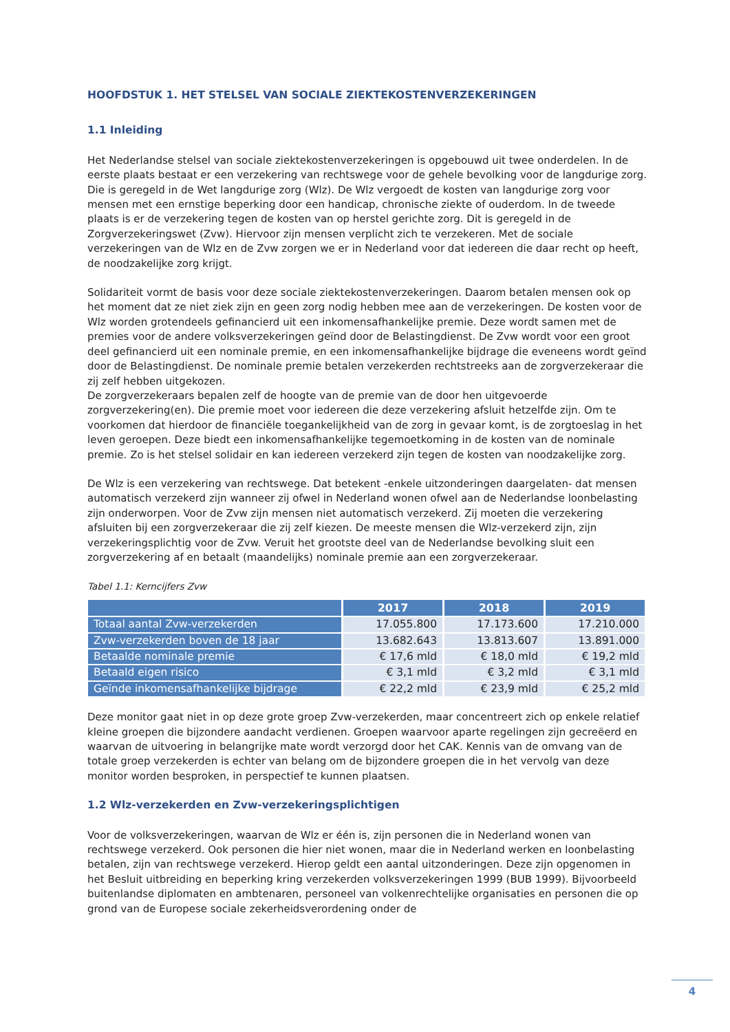HOOFDSTUK 1. HET STELSEL VAN SOCIALE ZIEKTEKOSTENVERZEKERINGEN
1.1 Inleiding
Het Nederlandse stelsel van sociale ziektekostenverzekeringen is opgebouwd uit twee onderdelen. In de eerste plaats bestaat er een verzekering van rechtswege voor de gehele bevolking voor de langdurige zorg. Die is geregeld in de Wet langdurige zorg (Wlz). De Wlz vergoedt de kosten van langdurige zorg voor mensen met een ernstige beperking door een handicap, chronische ziekte of ouderdom. In de tweede plaats is er de verzekering tegen de kosten van op herstel gerichte zorg. Dit is geregeld in de Zorgverzekeringswet (Zvw). Hiervoor zijn mensen verplicht zich te verzekeren. Met de sociale verzekeringen van de Wlz en de Zvw zorgen we er in Nederland voor dat iedereen die daar recht op heeft, de noodzakelijke zorg krijgt.
Solidariteit vormt de basis voor deze sociale ziektekostenverzekeringen. Daarom betalen mensen ook op het moment dat ze niet ziek zijn en geen zorg nodig hebben mee aan de verzekeringen. De kosten voor de Wlz worden grotendeels gefinancierd uit een inkomensafhankelijke premie. Deze wordt samen met de premies voor de andere volksverzekeringen geïnd door de Belastingdienst. De Zvw wordt voor een groot deel gefinancierd uit een nominale premie, en een inkomensafhankelijke bijdrage die eveneens wordt geïnd door de Belastingdienst. De nominale premie betalen verzekerden rechtstreeks aan de zorgverzekeraar die zij zelf hebben uitgekozen.
De zorgverzekeraars bepalen zelf de hoogte van de premie van de door hen uitgevoerde zorgverzekering(en). Die premie moet voor iedereen die deze verzekering afsluit hetzelfde zijn. Om te voorkomen dat hierdoor de financiële toegankelijkheid van de zorg in gevaar komt, is de zorgtoeslag in het leven geroepen. Deze biedt een inkomensafhankelijke tegemoetkoming in de kosten van de nominale premie. Zo is het stelsel solidair en kan iedereen verzekerd zijn tegen de kosten van noodzakelijke zorg.
De Wlz is een verzekering van rechtswege. Dat betekent -enkele uitzonderingen daargelaten- dat mensen automatisch verzekerd zijn wanneer zij ofwel in Nederland wonen ofwel aan de Nederlandse loonbelasting zijn onderworpen. Voor de Zvw zijn mensen niet automatisch verzekerd. Zij moeten die verzekering afsluiten bij een zorgverzekeraar die zij zelf kiezen. De meeste mensen die Wlz-verzekerd zijn, zijn verzekeringsplichtig voor de Zvw. Veruit het grootste deel van de Nederlandse bevolking sluit een zorgverzekering af en betaalt (maandelijks) nominale premie aan een zorgverzekeraar.
Tabel 1.1: Kerncijfers Zvw
| | 2017 | 2018 | 2019 |
| --- | --- | --- | --- |
| Totaal aantal Zvw-verzekerden | 17.055.800 | 17.173.600 | 17.210.000 |
| Zvw-verzekerden boven de 18 jaar | 13.682.643 | 13.813.607 | 13.891.000 |
| Betaalde nominale premie | € 17,6 mld | € 18,0 mld | € 19,2 mld |
| Betaald eigen risico | € 3,1 mld | € 3,2 mld | € 3,1 mld |
| Geïnde inkomensafhankelijke bijdrage | € 22,2 mld | € 23,9 mld | € 25,2 mld |
Deze monitor gaat niet in op deze grote groep Zvw-verzekerden, maar concentreert zich op enkele relatief kleine groepen die bijzondere aandacht verdienen. Groepen waarvoor aparte regelingen zijn gecreëerd en waarvan de uitvoering in belangrijke mate wordt verzorgd door het CAK. Kennis van de omvang van de totale groep verzekerden is echter van belang om de bijzondere groepen die in het vervolg van deze monitor worden besproken, in perspectief te kunnen plaatsen.
1.2 Wlz-verzekerden en Zvw-verzekeringsplichtigen
Voor de volksverzekeringen, waarvan de Wlz er één is, zijn personen die in Nederland wonen van rechtswege verzekerd. Ook personen die hier niet wonen, maar die in Nederland werken en loonbelasting betalen, zijn van rechtswege verzekerd. Hierop geldt een aantal uitzonderingen. Deze zijn opgenomen in het Besluit uitbreiding en beperking kring verzekerden volksverzekeringen 1999 (BUB 1999). Bijvoorbeeld buitenlandse diplomaten en ambtenaren, personeel van volkenrechtelijke organisaties en personen die op grond van de Europese sociale zekerheidsverordening onder de
4